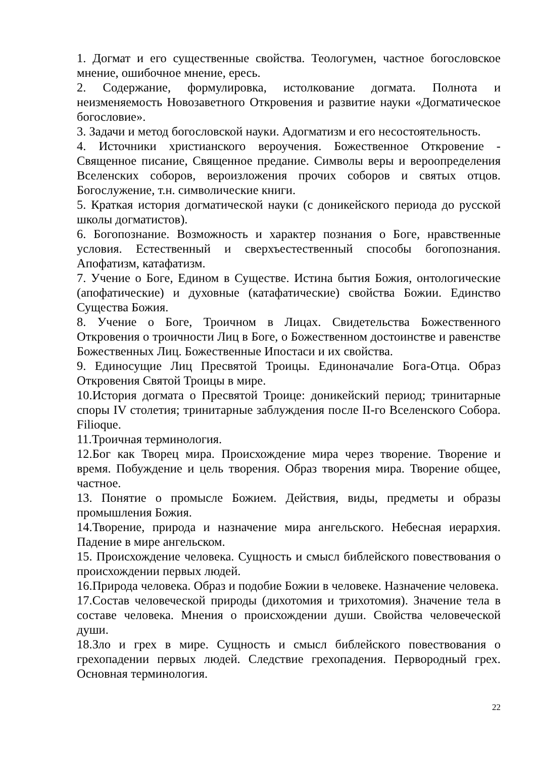1. Догмат и его существенные свойства. Теологумен, частное богословское мнение, ошибочное мнение, ересь.
2. Содержание, формулировка, истолкование догмата. Полнота и неизменяемость Новозаветного Откровения и развитие науки «Догматическое богословие».
3. Задачи и метод богословской науки. Адогматизм и его несостоятельность.
4. Источники христианского вероучения. Божественное Откровение - Священное писание, Священное предание. Символы веры и вероопределения Вселенских соборов, вероизложения прочих соборов и святых отцов. Богослужение, т.н. символические книги.
5. Краткая история догматической науки (с доникейского периода до русской школы догматистов).
6. Богопознание. Возможность и характер познания о Боге, нравственные условия. Естественный и сверхъестественный способы богопознания. Апофатизм, катафатизм.
7. Учение о Боге, Едином в Существе. Истина бытия Божия, онтологические (апофатические) и духовные (катафатические) свойства Божии. Единство Существа Божия.
8. Учение о Боге, Троичном в Лицах. Свидетельства Божественного Откровения о троичности Лиц в Боге, о Божественном достоинстве и равенстве Божественных Лиц. Божественные Ипостаси и их свойства.
9. Единосущие Лиц Пресвятой Троицы. Единоначалие Бога-Отца. Образ Откровения Святой Троицы в мире.
10.История догмата о Пресвятой Троице: доникейский период; тринитарные споры IV столетия; тринитарные заблуждения после II-го Вселенского Собора. Filioque.
11.Троичная терминология.
12.Бог как Творец мира. Происхождение мира через творение. Творение и время. Побуждение и цель творения. Образ творения мира. Творение общее, частное.
13. Понятие о промысле Божием. Действия, виды, предметы и образы промышления Божия.
14.Творение, природа и назначение мира ангельского. Небесная иерархия. Падение в мире ангельском.
15. Происхождение человека. Сущность и смысл библейского повествования о происхождении первых людей.
16.Природа человека. Образ и подобие Божии в человеке. Назначение человека.
17.Состав человеческой природы (дихотомия и трихотомия). Значение тела в составе человека. Мнения о происхождении души. Свойства человеческой души.
18.Зло и грех в мире. Сущность и смысл библейского повествования о грехопадении первых людей. Следствие грехопадения. Первородный грех. Основная терминология.
22